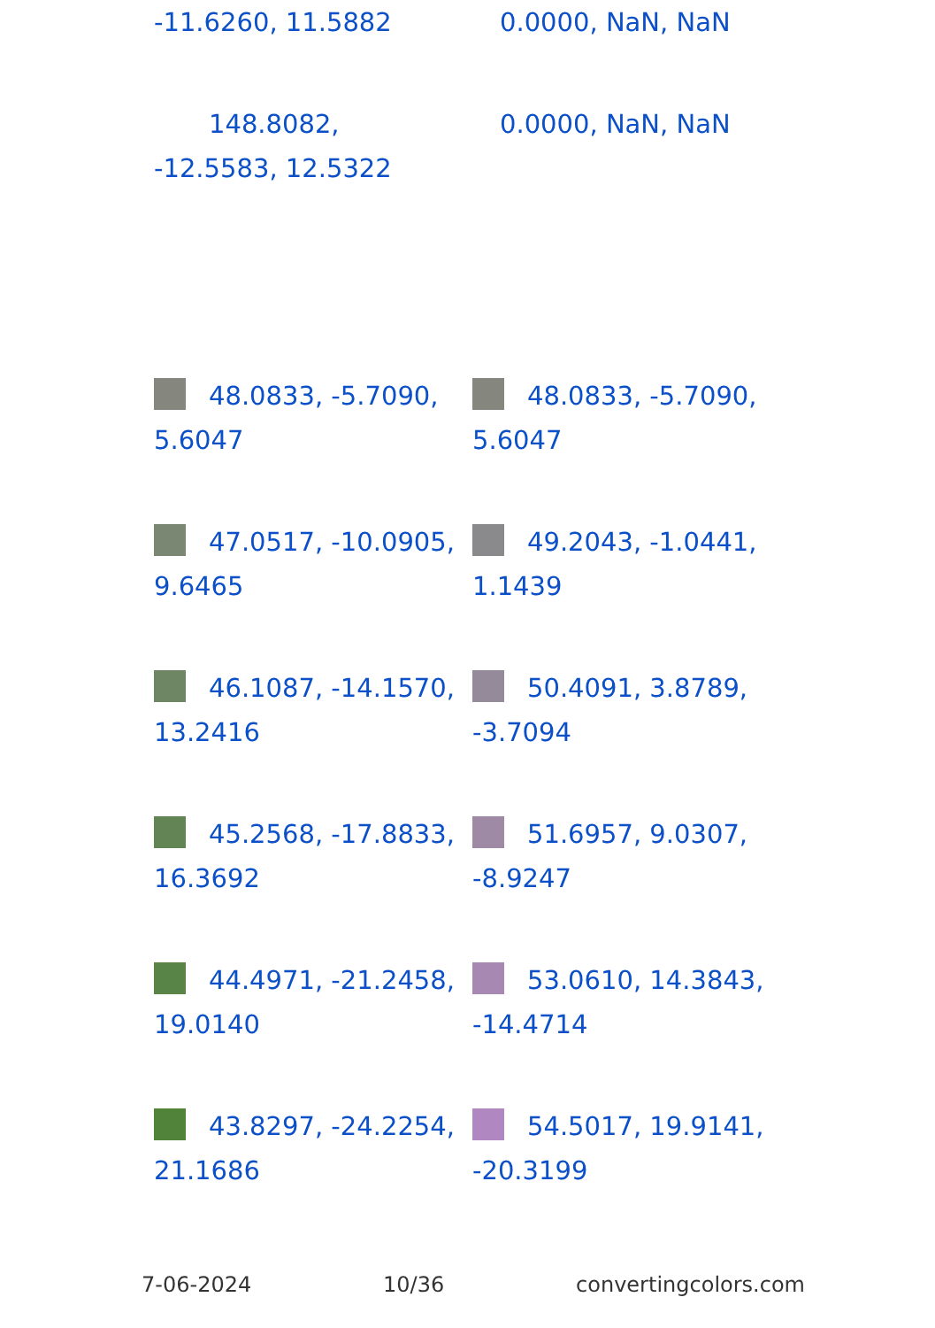-11.6260, 11.5882 0.0000, NaN, NaN
148.8082,
-12.5583, 12.5322
0.0000, NaN, NaN
48.0833, -5.7090,
5.6047
48.0833, -5.7090,
5.6047
47.0517, -10.0905,
9.6465
49.2043, -1.0441,
1.1439
46.1087, -14.1570,
13.2416
50.4091, 3.8789,
-3.7094
45.2568, -17.8833,
16.3692
51.6957, 9.0307,
-8.9247
44.4971, -21.2458,
19.0140
53.0610, 14.3843,
-14.4714
43.8297, -24.2254,
21.1686
54.5017, 19.9141,
-20.3199
7-06-2024 10/36 convertingcolors.com